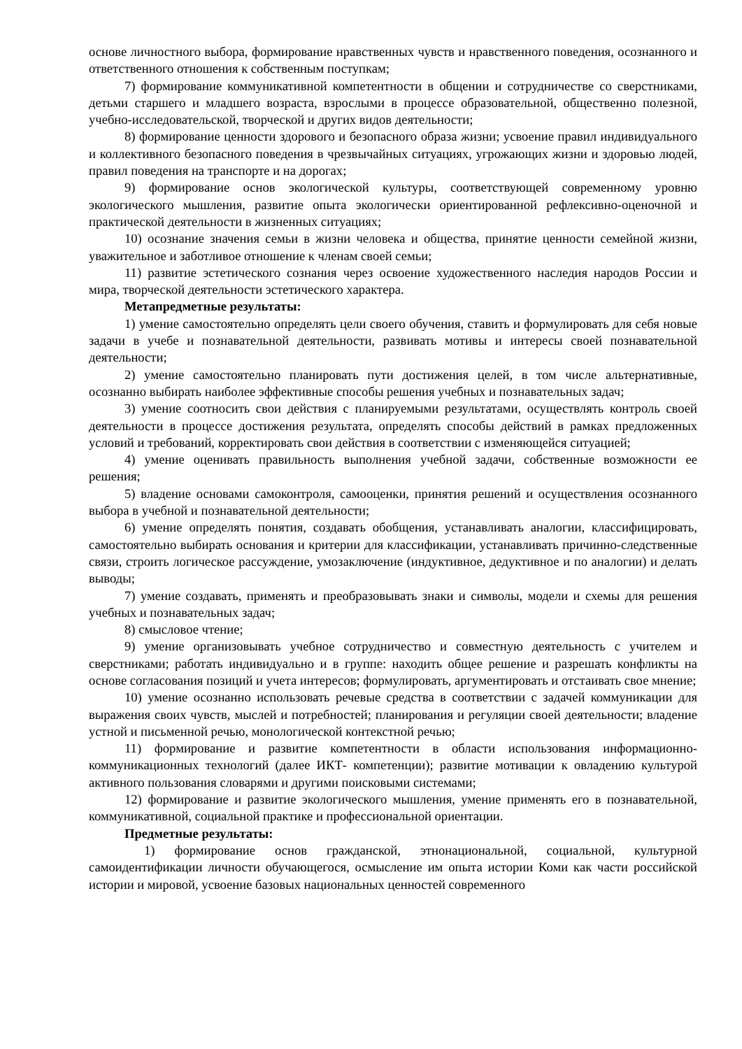основе личностного выбора, формирование нравственных чувств и нравственного поведения, осознанного и ответственного отношения к собственным поступкам;
7) формирование коммуникативной компетентности в общении и сотрудничестве со сверстниками, детьми старшего и младшего возраста, взрослыми в процессе образовательной, общественно полезной, учебно-исследовательской, творческой и других видов деятельности;
8) формирование ценности здорового и безопасного образа жизни; усвоение правил индивидуального и коллективного безопасного поведения в чрезвычайных ситуациях, угрожающих жизни и здоровью людей, правил поведения на транспорте и на дорогах;
9) формирование основ экологической культуры, соответствующей современному уровню экологического мышления, развитие опыта экологически ориентированной рефлексивно-оценочной и практической деятельности в жизненных ситуациях;
10) осознание значения семьи в жизни человека и общества, принятие ценности семейной жизни, уважительное и заботливое отношение к членам своей семьи;
11) развитие эстетического сознания через освоение художественного наследия народов России и мира, творческой деятельности эстетического характера.
Метапредметные результаты:
1) умение самостоятельно определять цели своего обучения, ставить и формулировать для себя новые задачи в учебе и познавательной деятельности, развивать мотивы и интересы своей познавательной деятельности;
2) умение самостоятельно планировать пути достижения целей, в том числе альтернативные, осознанно выбирать наиболее эффективные способы решения учебных и познавательных задач;
3) умение соотносить свои действия с планируемыми результатами, осуществлять контроль своей деятельности в процессе достижения результата, определять способы действий в рамках предложенных условий и требований, корректировать свои действия в соответствии с изменяющейся ситуацией;
4) умение оценивать правильность выполнения учебной задачи, собственные возможности ее решения;
5) владение основами самоконтроля, самооценки, принятия решений и осуществления осознанного выбора в учебной и познавательной деятельности;
6) умение определять понятия, создавать обобщения, устанавливать аналогии, классифицировать, самостоятельно выбирать основания и критерии для классификации, устанавливать причинно-следственные связи, строить логическое рассуждение, умозаключение (индуктивное, дедуктивное и по аналогии) и делать выводы;
7) умение создавать, применять и преобразовывать знаки и символы, модели и схемы для решения учебных и познавательных задач;
8) смысловое чтение;
9) умение организовывать учебное сотрудничество и совместную деятельность с учителем и сверстниками; работать индивидуально и в группе: находить общее решение и разрешать конфликты на основе согласования позиций и учета интересов; формулировать, аргументировать и отстаивать свое мнение;
10) умение осознанно использовать речевые средства в соответствии с задачей коммуникации для выражения своих чувств, мыслей и потребностей; планирования и регуляции своей деятельности; владение устной и письменной речью, монологической контекстной речью;
11) формирование и развитие компетентности в области использования информационно-коммуникационных технологий (далее ИКТ- компетенции); развитие мотивации к овладению культурой активного пользования словарями и другими поисковыми системами;
12) формирование и развитие экологического мышления, умение применять его в познавательной, коммуникативной, социальной практике и профессиональной ориентации.
Предметные результаты:
1) формирование основ гражданской, этнонациональной, социальной, культурной самоидентификации личности обучающегося, осмысление им опыта истории Коми как части российской истории и мировой, усвоение базовых национальных ценностей современного